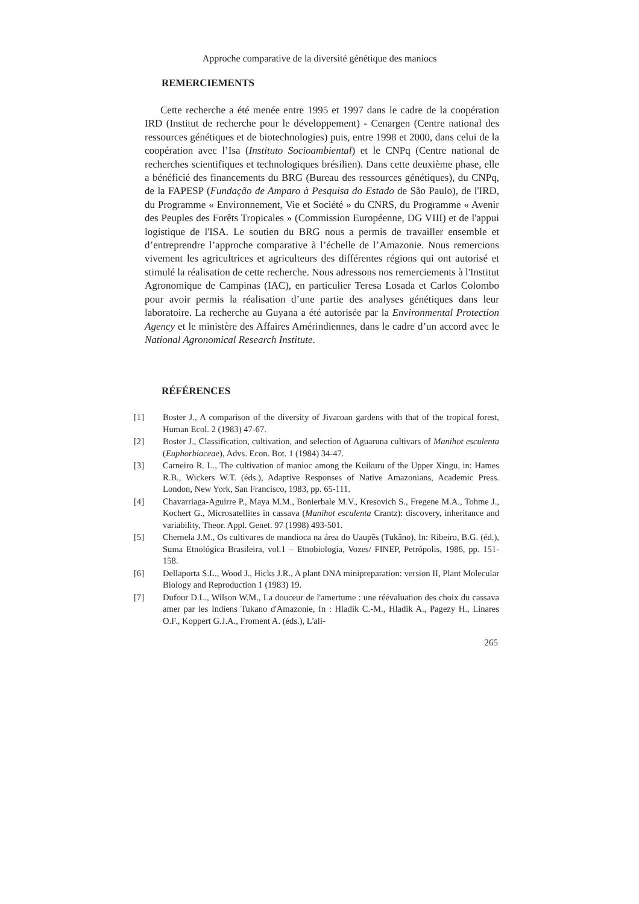Approche comparative de la diversité génétique des maniocs
REMERCIEMENTS
Cette recherche a été menée entre 1995 et 1997 dans le cadre de la coopération IRD (Institut de recherche pour le développement) - Cenargen (Centre national des ressources génétiques et de biotechnologies) puis, entre 1998 et 2000, dans celui de la coopération avec l’Isa (Instituto Socioambiental) et le CNPq (Centre national de recherches scientifiques et technologiques brésilien). Dans cette deuxième phase, elle a bénéficié des financements du BRG (Bureau des ressources génétiques), du CNPq, de la FAPESP (Fundação de Amparo à Pesquisa do Estado de São Paulo), de l'IRD, du Programme « Environnement, Vie et Société » du CNRS, du Programme « Avenir des Peuples des Forêts Tropicales » (Commission Européenne, DG VIII) et de l'appui logistique de l'ISA. Le soutien du BRG nous a permis de travailler ensemble et d’entreprendre l’approche comparative à l’échelle de l’Amazonie. Nous remercions vivement les agricultrices et agriculteurs des différentes régions qui ont autorisé et stimulé la réalisation de cette recherche. Nous adressons nos remerciements à l'Institut Agronomique de Campinas (IAC), en particulier Teresa Losada et Carlos Colombo pour avoir permis la réalisation d’une partie des analyses génétiques dans leur laboratoire. La recherche au Guyana a été autorisée par la Environmental Protection Agency et le ministère des Affaires Amérindiennes, dans le cadre d’un accord avec le National Agronomical Research Institute.
RÉFÉRENCES
[1] Boster J., A comparison of the diversity of Jivaroan gardens with that of the tropical forest, Human Ecol. 2 (1983) 47-67.
[2] Boster J., Classification, cultivation, and selection of Aguaruna cultivars of Manihot esculenta (Euphorbiaceae), Advs. Econ. Bot. 1 (1984) 34-47.
[3] Carneiro R. L., The cultivation of manioc among the Kuikuru of the Upper Xingu, in: Hames R.B., Wickers W.T. (éds.), Adaptive Responses of Native Amazonians, Academic Press. London, New York, San Francisco, 1983, pp. 65-111.
[4] Chavarriaga-Aguirre P., Maya M.M., Bonierbale M.V., Kresovich S., Fregene M.A., Tohme J., Kochert G., Microsatellites in cassava (Manihot esculenta Crantz): discovery, inheritance and variability, Theor. Appl. Genet. 97 (1998) 493-501.
[5] Chernela J.M., Os cultivares de mandioca na área do Uaupês (Tukâno), In: Ribeiro, B.G. (éd.), Suma Etnológica Brasileira, vol.1 – Etnobiologia, Vozes/ FINEP, Petrópolis, 1986, pp. 151-158.
[6] Dellaporta S.L., Wood J., Hicks J.R., A plant DNA minipreparation: version II, Plant Molecular Biology and Reproduction 1 (1983) 19.
[7] Dufour D.L., Wilson W.M., La douceur de l'amertume : une réévaluation des choix du cassava amer par les Indiens Tukano d'Amazonie, In : Hladik C.-M., Hladik A., Pagezy H., Linares O.F., Koppert G.J.A., Froment A. (éds.), L'ali-
265